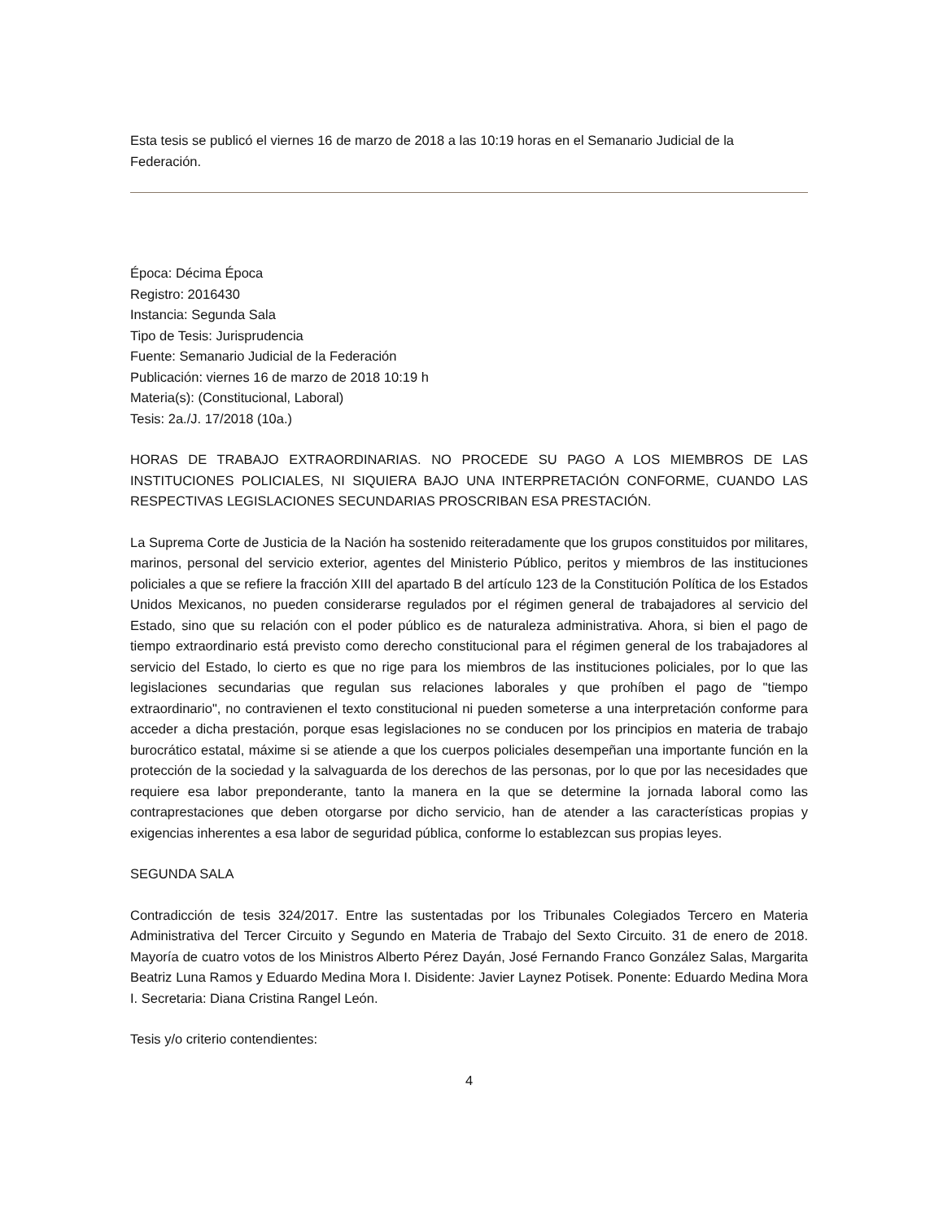Esta tesis se publicó el viernes 16 de marzo de 2018 a las 10:19 horas en el Semanario Judicial de la Federación.
Época: Décima Época
Registro: 2016430
Instancia: Segunda Sala
Tipo de Tesis: Jurisprudencia
Fuente: Semanario Judicial de la Federación
Publicación: viernes 16 de marzo de 2018 10:19 h
Materia(s): (Constitucional, Laboral)
Tesis: 2a./J. 17/2018 (10a.)
HORAS DE TRABAJO EXTRAORDINARIAS. NO PROCEDE SU PAGO A LOS MIEMBROS DE LAS INSTITUCIONES POLICIALES, NI SIQUIERA BAJO UNA INTERPRETACIÓN CONFORME, CUANDO LAS RESPECTIVAS LEGISLACIONES SECUNDARIAS PROSCRIBAN ESA PRESTACIÓN.
La Suprema Corte de Justicia de la Nación ha sostenido reiteradamente que los grupos constituidos por militares, marinos, personal del servicio exterior, agentes del Ministerio Público, peritos y miembros de las instituciones policiales a que se refiere la fracción XIII del apartado B del artículo 123 de la Constitución Política de los Estados Unidos Mexicanos, no pueden considerarse regulados por el régimen general de trabajadores al servicio del Estado, sino que su relación con el poder público es de naturaleza administrativa. Ahora, si bien el pago de tiempo extraordinario está previsto como derecho constitucional para el régimen general de los trabajadores al servicio del Estado, lo cierto es que no rige para los miembros de las instituciones policiales, por lo que las legislaciones secundarias que regulan sus relaciones laborales y que prohíben el pago de "tiempo extraordinario", no contravienen el texto constitucional ni pueden someterse a una interpretación conforme para acceder a dicha prestación, porque esas legislaciones no se conducen por los principios en materia de trabajo burocrático estatal, máxime si se atiende a que los cuerpos policiales desempeñan una importante función en la protección de la sociedad y la salvaguarda de los derechos de las personas, por lo que por las necesidades que requiere esa labor preponderante, tanto la manera en la que se determine la jornada laboral como las contraprestaciones que deben otorgarse por dicho servicio, han de atender a las características propias y exigencias inherentes a esa labor de seguridad pública, conforme lo establezcan sus propias leyes.
SEGUNDA SALA
Contradicción de tesis 324/2017. Entre las sustentadas por los Tribunales Colegiados Tercero en Materia Administrativa del Tercer Circuito y Segundo en Materia de Trabajo del Sexto Circuito. 31 de enero de 2018. Mayoría de cuatro votos de los Ministros Alberto Pérez Dayán, José Fernando Franco González Salas, Margarita Beatriz Luna Ramos y Eduardo Medina Mora I. Disidente: Javier Laynez Potisek. Ponente: Eduardo Medina Mora I. Secretaria: Diana Cristina Rangel León.
Tesis y/o criterio contendientes:
4